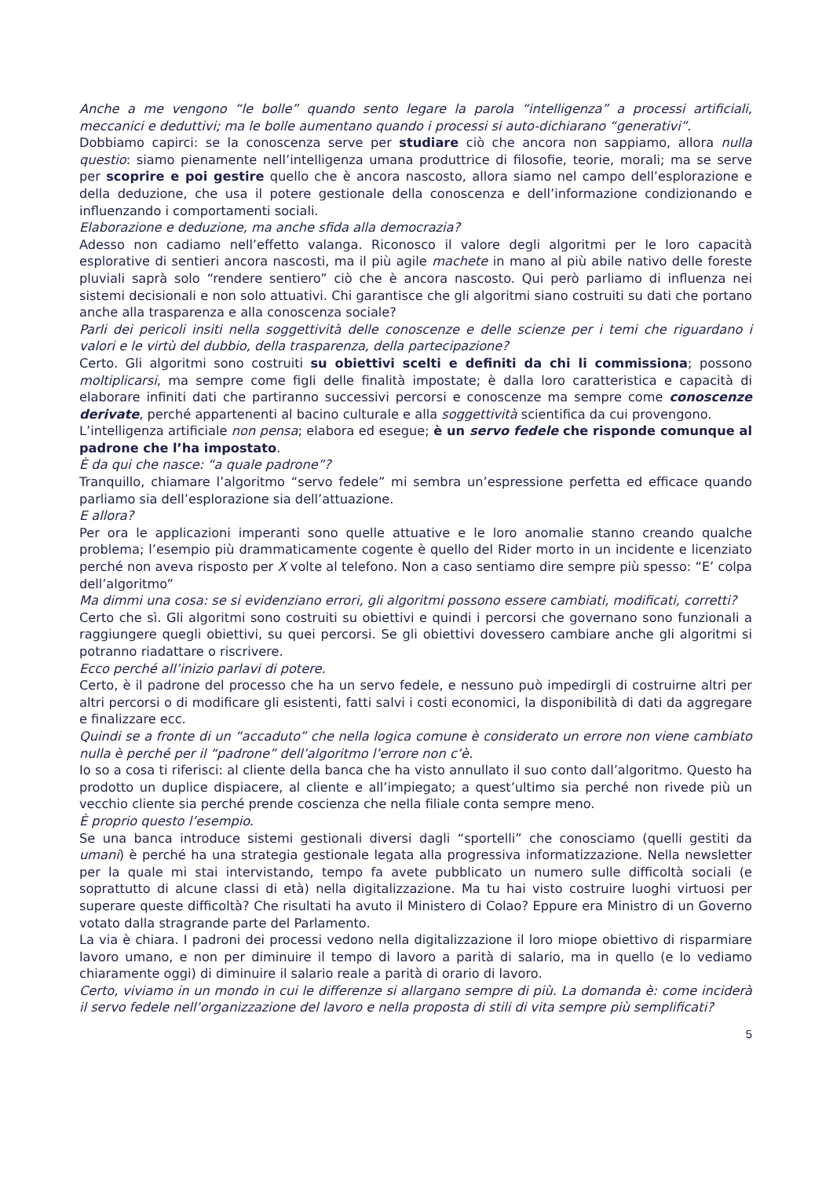Anche a me vengono “le bolle” quando sento legare la parola “intelligenza” a processi artificiali, meccanici e deduttivi; ma le bolle aumentano quando i processi si auto-dichiarano “generativi”.
Dobbiamo capirci: se la conoscenza serve per studiare ciò che ancora non sappiamo, allora nulla questio: siamo pienamente nell’intelligenza umana produttrice di filosofie, teorie, morali; ma se serve per scoprire e poi gestire quello che è ancora nascosto, allora siamo nel campo dell’esplorazione e della deduzione, che usa il potere gestionale della conoscenza e dell’informazione condizionando e influenzando i comportamenti sociali.
Elaborazione e deduzione, ma anche sfida alla democrazia?
Adesso non cadiamo nell’effetto valanga. Riconosco il valore degli algoritmi per le loro capacità esplorative di sentieri ancora nascosti, ma il più agile machete in mano al più abile nativo delle foreste pluviali saprà solo “rendere sentiero” ciò che è ancora nascosto. Qui però parliamo di influenza nei sistemi decisionali e non solo attuativi. Chi garantisce che gli algoritmi siano costruiti su dati che portano anche alla trasparenza e alla conoscenza sociale?
Parli dei pericoli insiti nella soggettività delle conoscenze e delle scienze per i temi che riguardano i valori e le virtù del dubbio, della trasparenza, della partecipazione?
Certo. Gli algoritmi sono costruiti su obiettivi scelti e definiti da chi li commissiona; possono moltiplicarsi, ma sempre come figli delle finalità impostate; è dalla loro caratteristica e capacità di elaborare infiniti dati che partiranno successivi percorsi e conoscenze ma sempre come conoscenze derivate, perché appartenenti al bacino culturale e alla soggettività scientifica da cui provengono.
L’intelligenza artificiale non pensa; elabora ed esegue; è un servo fedele che risponde comunque al padrone che l’ha impostato.
È da qui che nasce: “a quale padrone”?
Tranquillo, chiamare l’algoritmo “servo fedele” mi sembra un’espressione perfetta ed efficace quando parliamo sia dell’esplorazione sia dell’attuazione.
E allora?
Per ora le applicazioni imperanti sono quelle attuative e le loro anomalie stanno creando qualche problema; l’esempio più drammaticamente cogente è quello del Rider morto in un incidente e licenziato perché non aveva risposto per X volte al telefono. Non a caso sentiamo dire sempre più spesso: “E’ colpa dell’algoritmo”
Ma dimmi una cosa: se si evidenziano errori, gli algoritmi possono essere cambiati, modificati, corretti?
Certo che sì. Gli algoritmi sono costruiti su obiettivi e quindi i percorsi che governano sono funzionali a raggiungere quegli obiettivi, su quei percorsi. Se gli obiettivi dovessero cambiare anche gli algoritmi si potranno riadattare o riscrivere.
Ecco perché all’inizio parlavi di potere.
Certo, è il padrone del processo che ha un servo fedele, e nessuno può impedirgli di costruirne altri per altri percorsi o di modificare gli esistenti, fatti salvi i costi economici, la disponibilità di dati da aggregare e finalizzare ecc.
Quindi se a fronte di un “accaduto” che nella logica comune è considerato un errore non viene cambiato nulla è perché per il “padrone” dell’algoritmo l’errore non c’è.
Io so a cosa ti riferisci: al cliente della banca che ha visto annullato il suo conto dall’algoritmo. Questo ha prodotto un duplice dispiacere, al cliente e all’impiegato; a quest’ultimo sia perché non rivede più un vecchio cliente sia perché prende coscienza che nella filiale conta sempre meno.
È proprio questo l’esempio.
Se una banca introduce sistemi gestionali diversi dagli “sportelli” che conosciamo (quelli gestiti da umani) è perché ha una strategia gestionale legata alla progressiva informatizzazione. Nella newsletter per la quale mi stai intervistando, tempo fa avete pubblicato un numero sulle difficoltà sociali (e soprattutto di alcune classi di età) nella digitalizzazione. Ma tu hai visto costruire luoghi virtuosi per superare queste difficoltà? Che risultati ha avuto il Ministero di Colao? Eppure era Ministro di un Governo votato dalla stragrande parte del Parlamento.
La via è chiara. I padroni dei processi vedono nella digitalizzazione il loro miope obiettivo di risparmiare lavoro umano, e non per diminuire il tempo di lavoro a parità di salario, ma in quello (e lo vediamo chiaramente oggi) di diminuire il salario reale a parità di orario di lavoro.
Certo, viviamo in un mondo in cui le differenze si allargano sempre di più. La domanda è: come inciderà il servo fedele nell’organizzazione del lavoro e nella proposta di stili di vita sempre più semplificati?
5